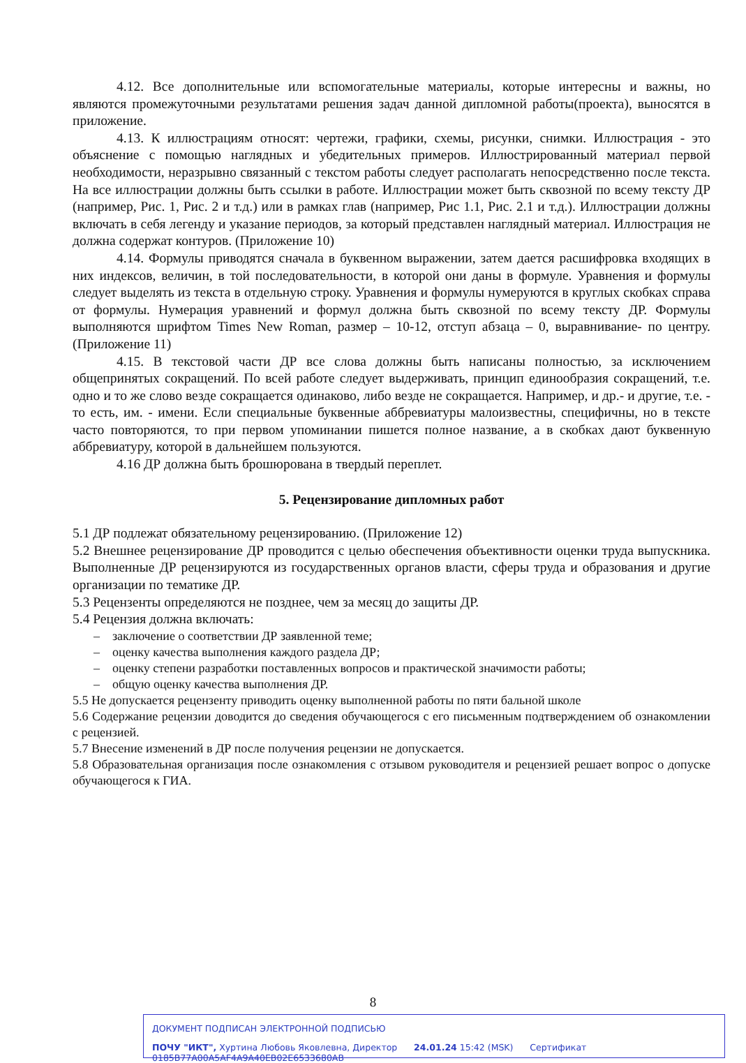4.12. Все дополнительные или вспомогательные материалы, которые интересны и важны, но являются промежуточными результатами решения задач данной дипломной работы(проекта), выносятся в приложение.
4.13. К иллюстрациям относят: чертежи, графики, схемы, рисунки, снимки. Иллюстрация - это объяснение с помощью наглядных и убедительных примеров. Иллюстрированный материал первой необходимости, неразрывно связанный с текстом работы следует располагать непосредственно после текста. На все иллюстрации должны быть ссылки в работе. Иллюстрации может быть сквозной по всему тексту ДР (например, Рис. 1, Рис. 2 и т.д.) или в рамках глав (например, Рис 1.1, Рис. 2.1 и т.д.). Иллюстрации должны включать в себя легенду и указание периодов, за который представлен наглядный материал. Иллюстрация не должна содержат контуров. (Приложение 10)
4.14. Формулы приводятся сначала в буквенном выражении, затем дается расшифровка входящих в них индексов, величин, в той последовательности, в которой они даны в формуле. Уравнения и формулы следует выделять из текста в отдельную строку. Уравнения и формулы нумеруются в круглых скобках справа от формулы. Нумерация уравнений и формул должна быть сквозной по всему тексту ДР. Формулы выполняются шрифтом Times New Roman, размер – 10-12, отступ абзаца – 0, выравнивание- по центру. (Приложение 11)
4.15. В текстовой части ДР все слова должны быть написаны полностью, за исключением общепринятых сокращений. По всей работе следует выдерживать, принцип единообразия сокращений, т.е. одно и то же слово везде сокращается одинаково, либо везде не сокращается. Например, и др.- и другие, т.е. - то есть, им. - имени. Если специальные буквенные аббревиатуры малоизвестны, специфичны, но в тексте часто повторяются, то при первом упоминании пишется полное название, а в скобках дают буквенную аббревиатуру, которой в дальнейшем пользуются.
4.16 ДР должна быть брошюрована в твердый переплет.
5. Рецензирование дипломных работ
5.1 ДР подлежат обязательному рецензированию. (Приложение 12)
5.2 Внешнее рецензирование ДР проводится с целью обеспечения объективности оценки труда выпускника. Выполненные ДР рецензируются из государственных органов власти, сферы труда и образования и другие организации по тематике ДР.
5.3 Рецензенты определяются не позднее, чем за месяц до защиты ДР.
5.4 Рецензия должна включать:
– заключение о соответствии ДР заявленной теме;
– оценку качества выполнения каждого раздела ДР;
– оценку степени разработки поставленных вопросов и практической значимости работы;
– общую оценку качества выполнения ДР.
5.5 Не допускается рецензенту приводить оценку выполненной работы по пяти бальной школе
5.6 Содержание рецензии доводится до сведения обучающегося с его письменным подтверждением об ознакомлении с рецензией.
5.7 Внесение изменений в ДР после получения рецензии не допускается.
5.8 Образовательная организация после ознакомления с отзывом руководителя и рецензией решает вопрос о допуске обучающегося к ГИА.
8
ДОКУМЕНТ ПОДПИСАН ЭЛЕКТРОННОЙ ПОДПИСЬЮ
ПОЧУ "ИКТ", Хуртина Любовь Яковлевна, Директор 24.01.24 15:42 (MSK) Сертификат 0185B77A00A5AF4A9A40EB02E6533680AB